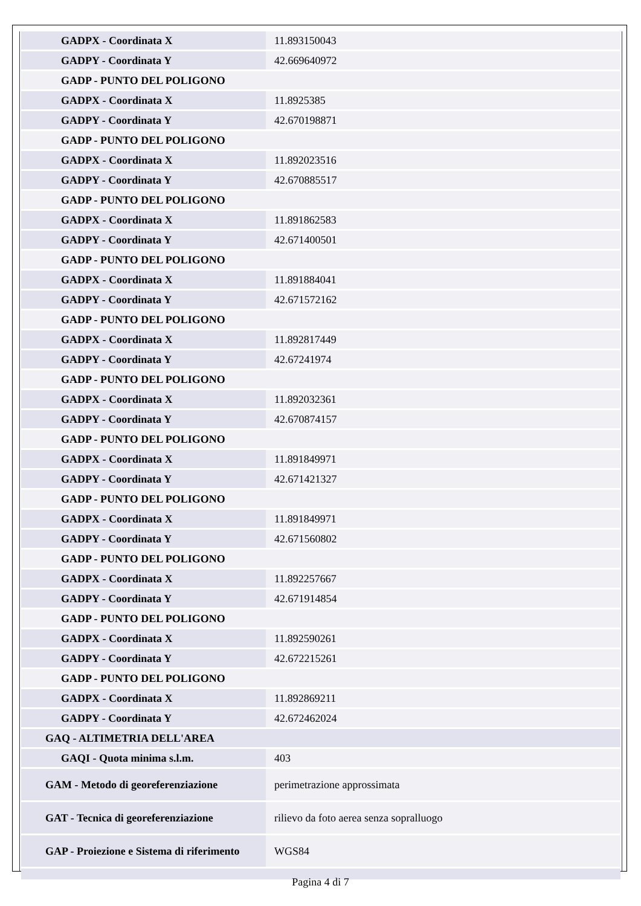| GADPX - Coordinata X | 11.893150043 |
| GADPY - Coordinata Y | 42.669640972 |
| GADP - PUNTO DEL POLIGONO | |
| GADPX - Coordinata X | 11.8925385 |
| GADPY - Coordinata Y | 42.670198871 |
| GADP - PUNTO DEL POLIGONO | |
| GADPX - Coordinata X | 11.892023516 |
| GADPY - Coordinata Y | 42.670885517 |
| GADP - PUNTO DEL POLIGONO | |
| GADPX - Coordinata X | 11.891862583 |
| GADPY - Coordinata Y | 42.671400501 |
| GADP - PUNTO DEL POLIGONO | |
| GADPX - Coordinata X | 11.891884041 |
| GADPY - Coordinata Y | 42.671572162 |
| GADP - PUNTO DEL POLIGONO | |
| GADPX - Coordinata X | 11.892817449 |
| GADPY - Coordinata Y | 42.67241974 |
| GADP - PUNTO DEL POLIGONO | |
| GADPX - Coordinata X | 11.892032361 |
| GADPY - Coordinata Y | 42.670874157 |
| GADP - PUNTO DEL POLIGONO | |
| GADPX - Coordinata X | 11.891849971 |
| GADPY - Coordinata Y | 42.671421327 |
| GADP - PUNTO DEL POLIGONO | |
| GADPX - Coordinata X | 11.891849971 |
| GADPY - Coordinata Y | 42.671560802 |
| GADP - PUNTO DEL POLIGONO | |
| GADPX - Coordinata X | 11.892257667 |
| GADPY - Coordinata Y | 42.671914854 |
| GADP - PUNTO DEL POLIGONO | |
| GADPX - Coordinata X | 11.892590261 |
| GADPY - Coordinata Y | 42.672215261 |
| GADP - PUNTO DEL POLIGONO | |
| GADPX - Coordinata X | 11.892869211 |
| GADPY - Coordinata Y | 42.672462024 |
| GAQ - ALTIMETRIA DELL'AREA | |
| GAQI - Quota minima s.l.m. | 403 |
| GAM - Metodo di georeferenziazione | perimetrazione approssimata |
| GAT - Tecnica di georeferenziazione | rilievo da foto aerea senza sopralluogo |
| GAP - Proiezione e Sistema di riferimento | WGS84 |
Pagina 4 di 7